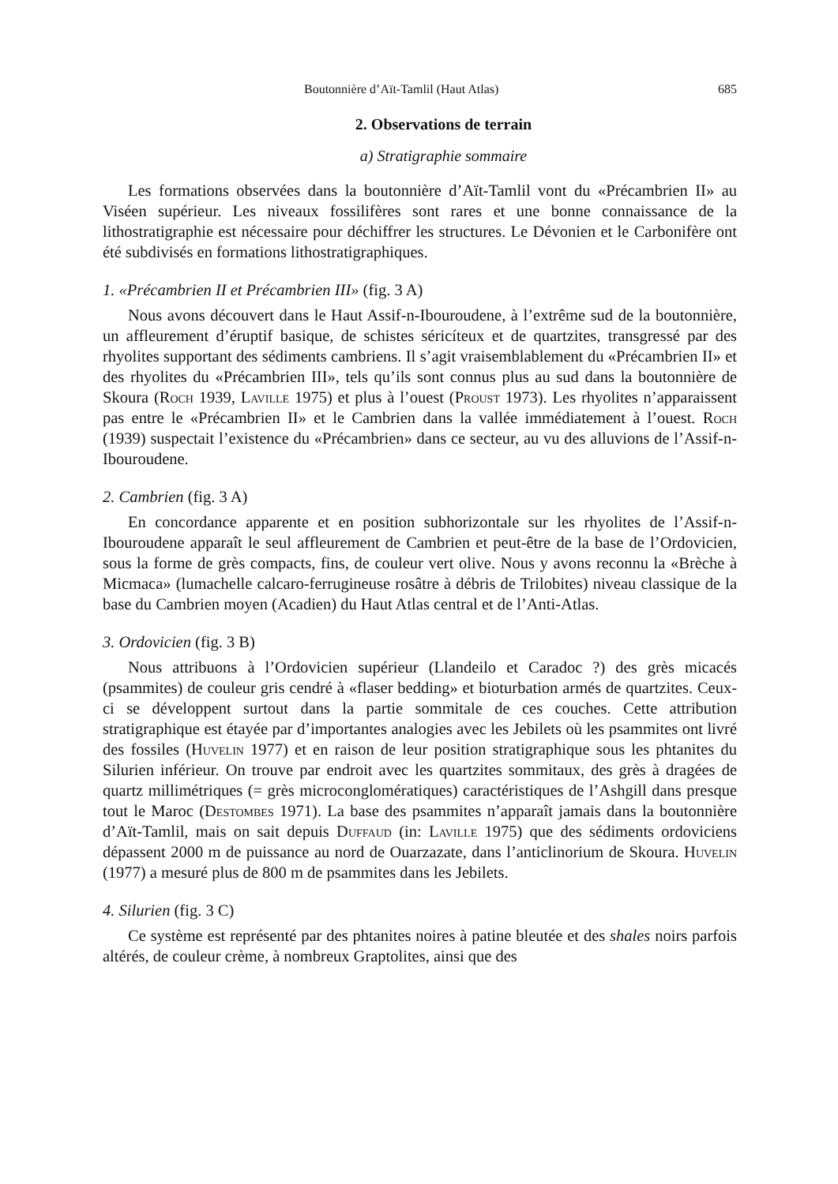Boutonnière d’Aït-Tamlil (Haut Atlas) 685
2. Observations de terrain
a) Stratigraphie sommaire
Les formations observées dans la boutonnière d’Aït-Tamlil vont du «Précambrien II» au Viséen supérieur. Les niveaux fossilifères sont rares et une bonne connaissance de la lithostratigraphie est nécessaire pour déchiffrer les structures. Le Dévonien et le Carbonifère ont été subdivisés en formations lithostratigraphiques.
1. «Précambrien II et Précambrien III» (fig. 3 A)
Nous avons découvert dans le Haut Assif-n-Ibouroudene, à l’extrême sud de la boutonnière, un affleurement d’éruptif basique, de schistes séricíteux et de quartzites, transgressé par des rhyolites supportant des sédiments cambriens. Il s’agit vraisemblablement du «Précambrien II» et des rhyolites du «Précambrien III», tels qu’ils sont connus plus au sud dans la boutonnière de Skoura (Roch 1939, Laville 1975) et plus à l’ouest (Proust 1973). Les rhyolites n’apparaissent pas entre le «Précambrien II» et le Cambrien dans la vallée immédiatement à l’ouest. Roch (1939) suspectait l’existence du «Précambrien» dans ce secteur, au vu des alluvions de l’Assif-n-Ibouroudene.
2. Cambrien (fig. 3 A)
En concordance apparente et en position subhorizontale sur les rhyolites de l’Assif-n-Ibouroudene apparaît le seul affleurement de Cambrien et peut-être de la base de l’Ordovicien, sous la forme de grès compacts, fins, de couleur vert olive. Nous y avons reconnu la «Brèche à Micmaca» (lumachelle calcaro-ferrugineuse rosâtre à débris de Trilobites) niveau classique de la base du Cambrien moyen (Acadien) du Haut Atlas central et de l’Anti-Atlas.
3. Ordovicien (fig. 3 B)
Nous attribuons à l’Ordovicien supérieur (Llandeilo et Caradoc ?) des grès micacés (psammites) de couleur gris cendré à «flaser bedding» et bioturbation armés de quartzites. Ceux-ci se développent surtout dans la partie sommitale de ces couches. Cette attribution stratigraphique est étayée par d’importantes analogies avec les Jebilets où les psammites ont livré des fossiles (Huvelin 1977) et en raison de leur position stratigraphique sous les phtanites du Silurien inférieur. On trouve par endroit avec les quartzites sommitaux, des grès à dragées de quartz millimétriques (= grès microconglomératiques) caractéristiques de l’Ashgill dans presque tout le Maroc (Destombes 1971). La base des psammites n’apparaît jamais dans la boutonnière d’Aït-Tamlil, mais on sait depuis Duffaud (in: Laville 1975) que des sédiments ordoviciens dépassent 2000 m de puissance au nord de Ouarzazate, dans l’anticlinorium de Skoura. Huvelin (1977) a mesuré plus de 800 m de psammites dans les Jebilets.
4. Silurien (fig. 3 C)
Ce système est représenté par des phtanites noires à patine bleutée et des shales noirs parfois altérés, de couleur crème, à nombreux Graptolites, ainsi que des